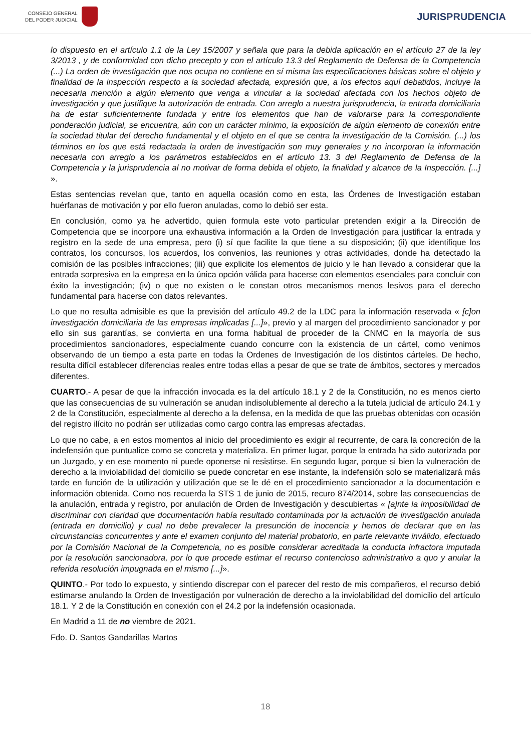CONSEJO GENERAL
DEL PODER JUDICIAL
JURISPRUDENCIA
lo dispuesto en el artículo 1.1 de la Ley 15/2007 y señala que para la debida aplicación en el artículo 27 de la ley 3/2013 , y de conformidad con dicho precepto y con el artículo 13.3 del Reglamento de Defensa de la Competencia (...) La orden de investigación que nos ocupa no contiene en sí misma las especificaciones básicas sobre el objeto y finalidad de la inspección respecto a la sociedad afectada, expresión que, a los efectos aquí debatidos, incluye la necesaria mención a algún elemento que venga a vincular a la sociedad afectada con los hechos objeto de investigación y que justifique la autorización de entrada. Con arreglo a nuestra jurisprudencia, la entrada domiciliaria ha de estar suficientemente fundada y entre los elementos que han de valorarse para la correspondiente ponderación judicial, se encuentra, aún con un carácter mínimo, la exposición de algún elemento de conexión entre la sociedad titular del derecho fundamental y el objeto en el que se centra la investigación de la Comisión. (...) los términos en los que está redactada la orden de investigación son muy generales y no incorporan la información necesaria con arreglo a los parámetros establecidos en el artículo 13. 3 del Reglamento de Defensa de la Competencia y la jurisprudencia al no motivar de forma debida el objeto, la finalidad y alcance de la Inspección. [...] ».
Estas sentencias revelan que, tanto en aquella ocasión como en esta, las Órdenes de Investigación estaban huérfanas de motivación y por ello fueron anuladas, como lo debió ser esta.
En conclusión, como ya he advertido, quien formula este voto particular pretenden exigir a la Dirección de Competencia que se incorpore una exhaustiva información a la Orden de Investigación para justificar la entrada y registro en la sede de una empresa, pero (i) sí que facilite la que tiene a su disposición; (ii) que identifique los contratos, los concursos, los acuerdos, los convenios, las reuniones y otras actividades, donde ha detectado la comisión de las posibles infracciones; (iii) que explicite los elementos de juicio y le han llevado a considerar que la entrada sorpresiva en la empresa en la única opción válida para hacerse con elementos esenciales para concluir con éxito la investigación; (iv) o que no existen o le constan otros mecanismos menos lesivos para el derecho fundamental para hacerse con datos relevantes.
Lo que no resulta admisible es que la previsión del artículo 49.2 de la LDC para la información reservada « [c]on investigación domiciliaria de las empresas implicadas [...]», previo y al margen del procedimiento sancionador y por ello sin sus garantías, se convierta en una forma habitual de proceder de la CNMC en la mayoría de sus procedimientos sancionadores, especialmente cuando concurre con la existencia de un cártel, como venimos observando de un tiempo a esta parte en todas la Ordenes de Investigación de los distintos cárteles. De hecho, resulta difícil establecer diferencias reales entre todas ellas a pesar de que se trate de ámbitos, sectores y mercados diferentes.
CUARTO.- A pesar de que la infracción invocada es la del artículo 18.1 y 2 de la Constitución, no es menos cierto que las consecuencias de su vulneración se anudan indisolublemente al derecho a la tutela judicial de artículo 24.1 y 2 de la Constitución, especialmente al derecho a la defensa, en la medida de que las pruebas obtenidas con ocasión del registro ilícito no podrán ser utilizadas como cargo contra las empresas afectadas.
Lo que no cabe, a en estos momentos al inicio del procedimiento es exigir al recurrente, de cara la concreción de la indefensión que puntualice como se concreta y materializa. En primer lugar, porque la entrada ha sido autorizada por un Juzgado, y en ese momento ni puede oponerse ni resistirse. En segundo lugar, porque si bien la vulneración de derecho a la inviolabilidad del domicilio se puede concretar en ese instante, la indefensión solo se materializará más tarde en función de la utilización y utilización que se le dé en el procedimiento sancionador a la documentación e información obtenida. Como nos recuerda la STS 1 de junio de 2015, recuro 874/2014, sobre las consecuencias de la anulación, entrada y registro, por anulación de Orden de Investigación y descubiertas « [a]nte la imposibilidad de discriminar con claridad que documentación había resultado contaminada por la actuación de investigación anulada (entrada en domicilio) y cual no debe prevalecer la presunción de inocencia y hemos de declarar que en las circunstancias concurrentes y ante el examen conjunto del material probatorio, en parte relevante inválido, efectuado por la Comisión Nacional de la Competencia, no es posible considerar acreditada la conducta infractora imputada por la resolución sancionadora, por lo que procede estimar el recurso contencioso administrativo a quo y anular la referida resolución impugnada en el mismo [...]».
QUINTO.- Por todo lo expuesto, y sintiendo discrepar con el parecer del resto de mis compañeros, el recurso debió estimarse anulando la Orden de Investigación por vulneración de derecho a la inviolabilidad del domicilio del artículo 18.1. Y 2 de la Constitución en conexión con el 24.2 por la indefensión ocasionada.
En Madrid a 11 de no viembre de 2021.
Fdo. D. Santos Gandarillas Martos
18